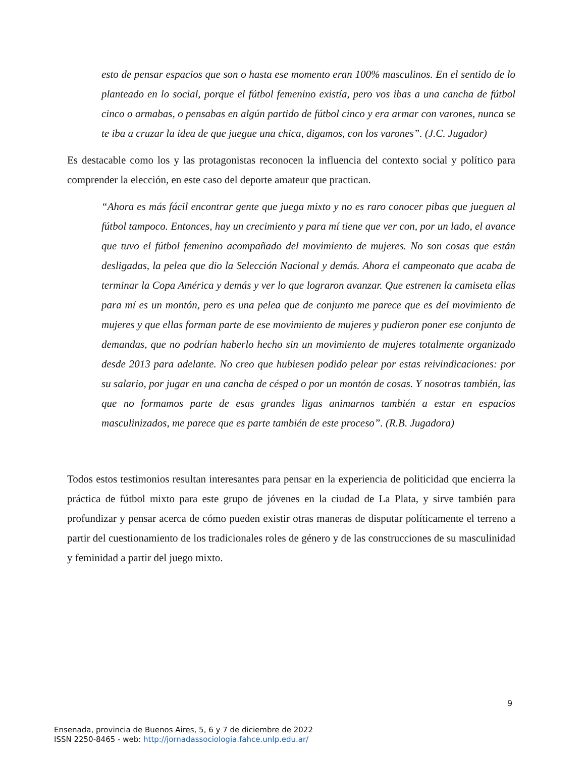esto de pensar espacios que son o hasta ese momento eran 100% masculinos. En el sentido de lo planteado en lo social, porque el fútbol femenino existía, pero vos ibas a una cancha de fútbol cinco o armabas, o pensabas en algún partido de fútbol cinco y era armar con varones, nunca se te iba a cruzar la idea de que juegue una chica, digamos, con los varones”. (J.C. Jugador)
Es destacable como los y las protagonistas reconocen la influencia del contexto social y político para comprender la elección, en este caso del deporte amateur que practican.
“Ahora es más fácil encontrar gente que juega mixto y no es raro conocer pibas que jueguen al fútbol tampoco. Entonces, hay un crecimiento y para mí tiene que ver con, por un lado, el avance que tuvo el fútbol femenino acompañado del movimiento de mujeres. No son cosas que están desligadas, la pelea que dio la Selección Nacional y demás. Ahora el campeonato que acaba de terminar la Copa América y demás y ver lo que lograron avanzar. Que estrenen la camiseta ellas para mí es un montón, pero es una pelea que de conjunto me parece que es del movimiento de mujeres y que ellas forman parte de ese movimiento de mujeres y pudieron poner ese conjunto de demandas, que no podrían haberlo hecho sin un movimiento de mujeres totalmente organizado desde 2013 para adelante. No creo que hubiesen podido pelear por estas reivindicaciones: por su salario, por jugar en una cancha de césped o por un montón de cosas. Y nosotras también, las que no formamos parte de esas grandes ligas animarnos también a estar en espacios masculinizados, me parece que es parte también de este proceso”. (R.B. Jugadora)
Todos estos testimonios resultan interesantes para pensar en la experiencia de politicidad que encierra la práctica de fútbol mixto para este grupo de jóvenes en la ciudad de La Plata, y sirve también para profundizar y pensar acerca de cómo pueden existir otras maneras de disputar políticamente el terreno a partir del cuestionamiento de los tradicionales roles de género y de las construcciones de su masculinidad y feminidad a partir del juego mixto.
9
Ensenada, provincia de Buenos Aires, 5, 6 y 7 de diciembre de 2022
ISSN 2250-8465 - web: http://jornadassociologia.fahce.unlp.edu.ar/